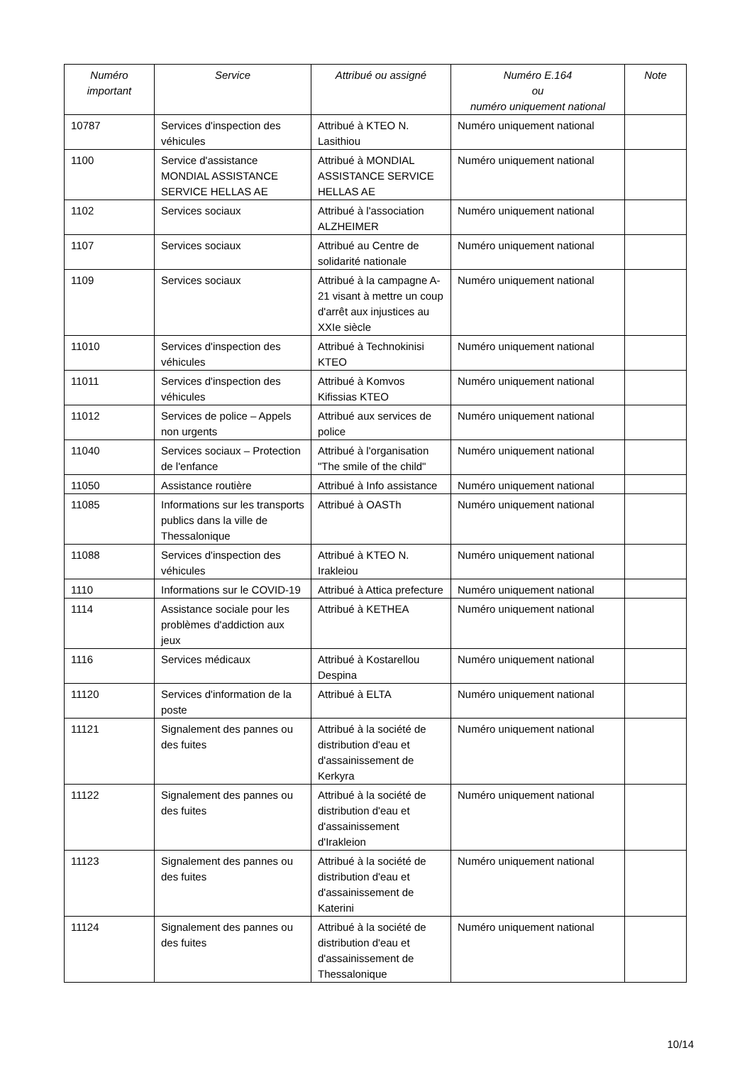| Numéro important | Service | Attribué ou assigné | Numéro E.164 ou numéro uniquement national | Note |
| --- | --- | --- | --- | --- |
| 10787 | Services d'inspection des véhicules | Attribué à KTEO N. Lasithiou | Numéro uniquement national | |
| 1100 | Service d'assistance MONDIAL ASSISTANCE SERVICE HELLAS AE | Attribué à MONDIAL ASSISTANCE SERVICE HELLAS AE | Numéro uniquement national | |
| 1102 | Services sociaux | Attribué à l'association ALZHEIMER | Numéro uniquement national | |
| 1107 | Services sociaux | Attribué au Centre de solidarité nationale | Numéro uniquement national | |
| 1109 | Services sociaux | Attribué à la campagne A-21 visant à mettre un coup d'arrêt aux injustices au XXIe siècle | Numéro uniquement national | |
| 11010 | Services d'inspection des véhicules | Attribué à Technokinisi KTEO | Numéro uniquement national | |
| 11011 | Services d'inspection des véhicules | Attribué à Komvos Kifissias KTEO | Numéro uniquement national | |
| 11012 | Services de police – Appels non urgents | Attribué aux services de police | Numéro uniquement national | |
| 11040 | Services sociaux – Protection de l'enfance | Attribué à l'organisation "The smile of the child" | Numéro uniquement national | |
| 11050 | Assistance routière | Attribué à Info assistance | Numéro uniquement national | |
| 11085 | Informations sur les transports publics dans la ville de Thessalonique | Attribué à OASTh | Numéro uniquement national | |
| 11088 | Services d'inspection des véhicules | Attribué à KTEO N. Irakleiou | Numéro uniquement national | |
| 1110 | Informations sur le COVID-19 | Attribué à Attica prefecture | Numéro uniquement national | |
| 1114 | Assistance sociale pour les problèmes d'addiction aux jeux | Attribué à KETHEA | Numéro uniquement national | |
| 1116 | Services médicaux | Attribué à Kostarellou Despina | Numéro uniquement national | |
| 11120 | Services d'information de la poste | Attribué à ELTA | Numéro uniquement national | |
| 11121 | Signalement des pannes ou des fuites | Attribué à la société de distribution d'eau et d'assainissement de Kerkyra | Numéro uniquement national | |
| 11122 | Signalement des pannes ou des fuites | Attribué à la société de distribution d'eau et d'assainissement d'Irakleion | Numéro uniquement national | |
| 11123 | Signalement des pannes ou des fuites | Attribué à la société de distribution d'eau et d'assainissement de Katerini | Numéro uniquement national | |
| 11124 | Signalement des pannes ou des fuites | Attribué à la société de distribution d'eau et d'assainissement de Thessalonique | Numéro uniquement national | |
10/14